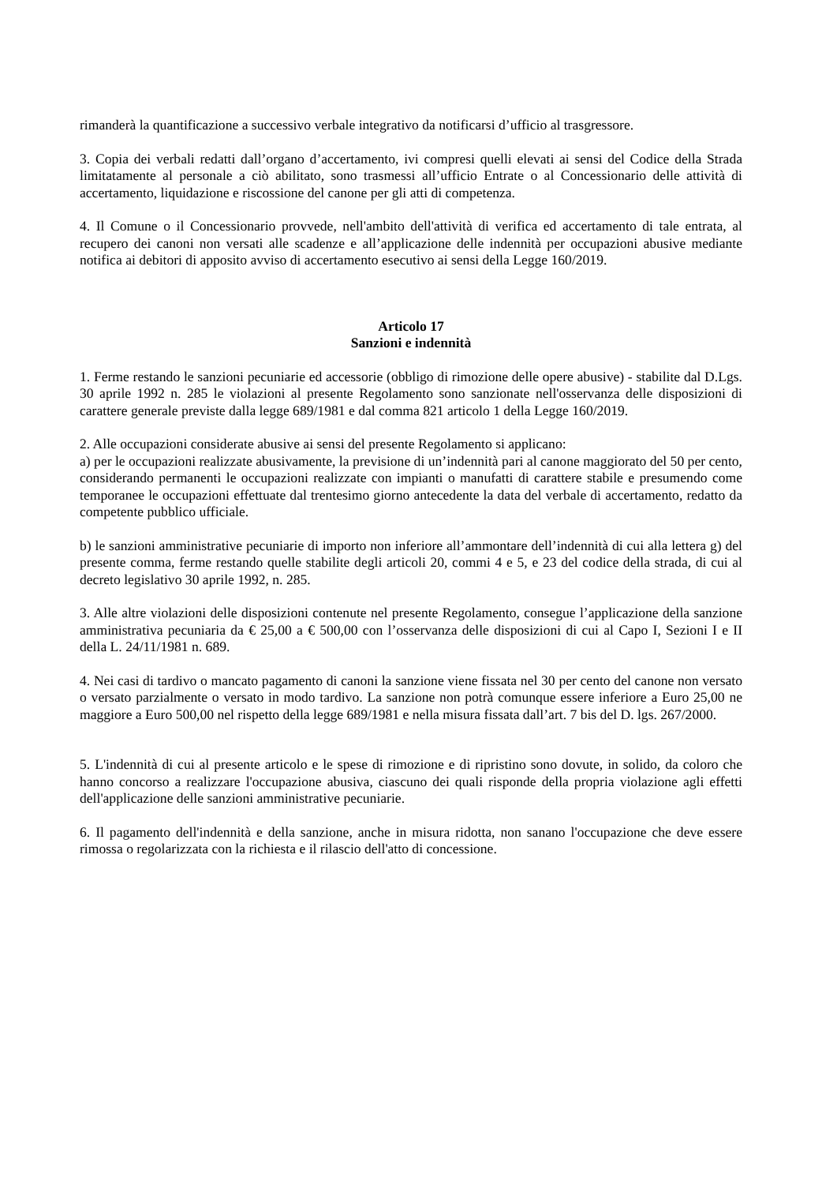rimanderà la quantificazione a successivo verbale integrativo da notificarsi d’ufficio al trasgressore.
3. Copia dei verbali redatti dall’organo d’accertamento, ivi compresi quelli elevati ai sensi del Codice della Strada limitatamente al personale a ciò abilitato, sono trasmessi all’ufficio Entrate o al Concessionario delle attività di accertamento, liquidazione e riscossione del canone per gli atti di competenza.
4. Il Comune o il Concessionario provvede, nell'ambito dell'attività di verifica ed accertamento di tale entrata, al recupero dei canoni non versati alle scadenze e all’applicazione delle indennità per occupazioni abusive mediante notifica ai debitori di apposito avviso di accertamento esecutivo ai sensi della Legge 160/2019.
Articolo 17
Sanzioni e indennità
1. Ferme restando le sanzioni pecuniarie ed accessorie (obbligo di rimozione delle opere abusive) - stabilite dal D.Lgs. 30 aprile 1992 n. 285 le violazioni al presente Regolamento sono sanzionate nell'osservanza delle disposizioni di carattere generale previste dalla legge 689/1981 e dal comma 821 articolo 1 della Legge 160/2019.
2. Alle occupazioni considerate abusive ai sensi del presente Regolamento si applicano:
a) per le occupazioni realizzate abusivamente, la previsione di un’indennità pari al canone maggiorato del 50 per cento, considerando permanenti le occupazioni realizzate con impianti o manufatti di carattere stabile e presumendo come temporanee le occupazioni effettuate dal trentesimo giorno antecedente la data del verbale di accertamento, redatto da competente pubblico ufficiale.
b) le sanzioni amministrative pecuniarie di importo non inferiore all’ammontare dell’indennità di cui alla lettera g) del presente comma, ferme restando quelle stabilite degli articoli 20, commi 4 e 5, e 23 del codice della strada, di cui al decreto legislativo 30 aprile 1992, n. 285.
3. Alle altre violazioni delle disposizioni contenute nel presente Regolamento, consegue l’applicazione della sanzione amministrativa pecuniaria da € 25,00 a € 500,00 con l’osservanza delle disposizioni di cui al Capo I, Sezioni I e II della L. 24/11/1981 n. 689.
4. Nei casi di tardivo o mancato pagamento di canoni la sanzione viene fissata nel 30 per cento del canone non versato o versato parzialmente o versato in modo tardivo. La sanzione non potrà comunque essere inferiore a Euro 25,00 ne maggiore a Euro 500,00 nel rispetto della legge 689/1981 e nella misura fissata dall’art. 7 bis del D. lgs. 267/2000.
5. L'indennità di cui al presente articolo e le spese di rimozione e di ripristino sono dovute, in solido, da coloro che hanno concorso a realizzare l'occupazione abusiva, ciascuno dei quali risponde della propria violazione agli effetti dell'applicazione delle sanzioni amministrative pecuniarie.
6. Il pagamento dell'indennità e della sanzione, anche in misura ridotta, non sanano l'occupazione che deve essere rimossa o regolarizzata con la richiesta e il rilascio dell'atto di concessione.